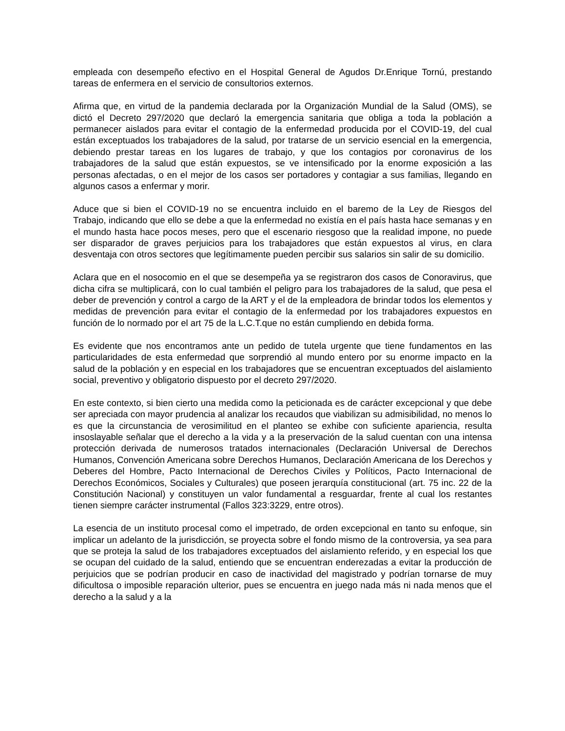empleada con desempeño efectivo en el Hospital General de Agudos Dr.Enrique Tornú, prestando tareas de enfermera en el servicio de consultorios externos.
Afirma que, en virtud de la pandemia declarada por la Organización Mundial de la Salud (OMS), se dictó el Decreto 297/2020 que declaró la emergencia sanitaria que obliga a toda la población a permanecer aislados para evitar el contagio de la enfermedad producida por el COVID-19, del cual están exceptuados los trabajadores de la salud, por tratarse de un servicio esencial en la emergencia, debiendo prestar tareas en los lugares de trabajo, y que los contagios por coronavirus de los trabajadores de la salud que están expuestos, se ve intensificado por la enorme exposición a las personas afectadas, o en el mejor de los casos ser portadores y contagiar a sus familias, llegando en algunos casos a enfermar y morir.
Aduce que si bien el COVID-19 no se encuentra incluido en el baremo de la Ley de Riesgos del Trabajo, indicando que ello se debe a que la enfermedad no existía en el país hasta hace semanas y en el mundo hasta hace pocos meses, pero que el escenario riesgoso que la realidad impone, no puede ser disparador de graves perjuicios para los trabajadores que están expuestos al virus, en clara desventaja con otros sectores que legítimamente pueden percibir sus salarios sin salir de su domicilio.
Aclara que en el nosocomio en el que se desempeña ya se registraron dos casos de Conoravirus, que dicha cifra se multiplicará, con lo cual también el peligro para los trabajadores de la salud, que pesa el deber de prevención y control a cargo de la ART y el de la empleadora de brindar todos los elementos y medidas de prevención para evitar el contagio de la enfermedad por los trabajadores expuestos en función de lo normado por el art 75 de la L.C.T.que no están cumpliendo en debida forma.
Es evidente que nos encontramos ante un pedido de tutela urgente que tiene fundamentos en las particularidades de esta enfermedad que sorprendió al mundo entero por su enorme impacto en la salud de la población y en especial en los trabajadores que se encuentran exceptuados del aislamiento social, preventivo y obligatorio dispuesto por el decreto 297/2020.
En este contexto, si bien cierto una medida como la peticionada es de carácter excepcional y que debe ser apreciada con mayor prudencia al analizar los recaudos que viabilizan su admisibilidad, no menos lo es que la circunstancia de verosimilitud en el planteo se exhibe con suficiente apariencia, resulta insoslayable señalar que el derecho a la vida y a la preservación de la salud cuentan con una intensa protección derivada de numerosos tratados internacionales (Declaración Universal de Derechos Humanos, Convención Americana sobre Derechos Humanos, Declaración Americana de los Derechos y Deberes del Hombre, Pacto Internacional de Derechos Civiles y Políticos, Pacto Internacional de Derechos Económicos, Sociales y Culturales) que poseen jerarquía constitucional (art. 75 inc. 22 de la Constitución Nacional) y constituyen un valor fundamental a resguardar, frente al cual los restantes tienen siempre carácter instrumental (Fallos 323:3229, entre otros).
La esencia de un instituto procesal como el impetrado, de orden excepcional en tanto su enfoque, sin implicar un adelanto de la jurisdicción, se proyecta sobre el fondo mismo de la controversia, ya sea para que se proteja la salud de los trabajadores exceptuados del aislamiento referido, y en especial los que se ocupan del cuidado de la salud, entiendo que se encuentran enderezadas a evitar la producción de perjuicios que se podrían producir en caso de inactividad del magistrado y podrían tornarse de muy dificultosa o imposible reparación ulterior, pues se encuentra en juego nada más ni nada menos que el derecho a la salud y a la